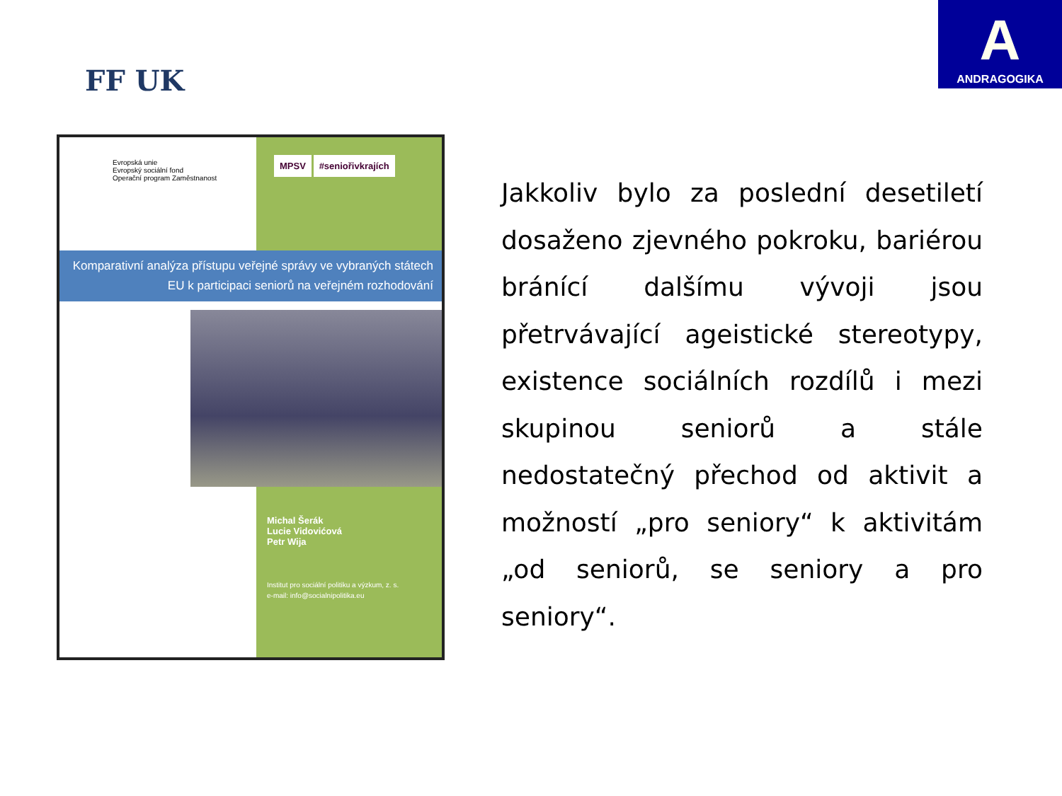FF UK
A
ANDRAGOGIKA
Evropská unie
Evropský sociální fond
Operační program Zaměstnanost
MPSV #seniořivkrajích
Komparativní analýza přístupu veřejné správy ve vybraných státech EU k participaci seniorů na veřejném rozhodování
Michal Šerák
Lucie Vidovićová
Petr Wija
Institut pro sociální politiku a výzkum, z. s.
e-mail: info@socialnipolitika.eu
Jakkoliv bylo za poslední desetiletí dosaženo zjevného pokroku, bariérou bránící dalšímu vývoji jsou přetrvávající ageistické stereotypy, existence sociálních rozdílů i mezi skupinou seniorů a stále nedostatečný přechod od aktivit a možností „pro seniory“ k aktivitám „od seniorů, se seniory a pro seniory“.